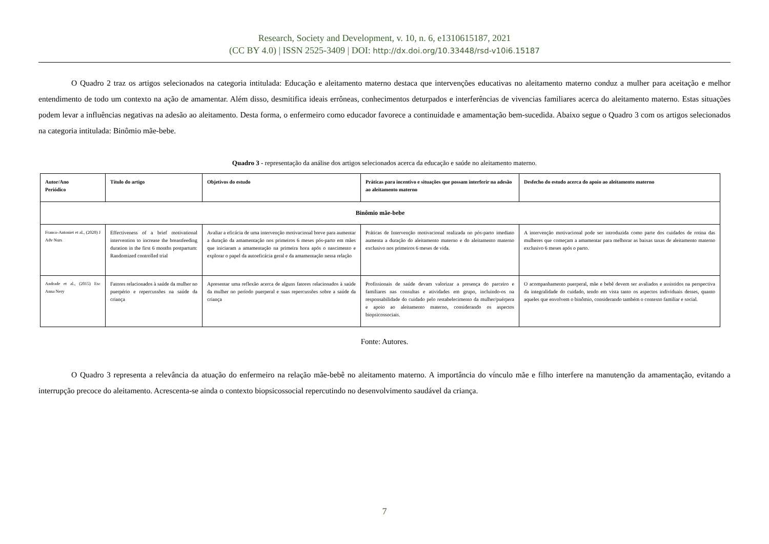Research, Society and Development, v. 10, n. 6, e1310615187, 2021
(CC BY 4.0) | ISSN 2525-3409 | DOI: http://dx.doi.org/10.33448/rsd-v10i6.15187
O Quadro 2 traz os artigos selecionados na categoria intitulada: Educação e aleitamento materno destaca que intervenções educativas no aleitamento materno conduz a mulher para aceitação e melhor entendimento de todo um contexto na ação de amamentar. Além disso, desmitifica ideais errôneas, conhecimentos deturpados e interferências de vivencias familiares acerca do aleitamento materno. Estas situações podem levar a influências negativas na adesão ao aleitamento. Desta forma, o enfermeiro como educador favorece a continuidade e amamentação bem-sucedida. Abaixo segue o Quadro 3 com os artigos selecionados na categoria intitulada: Binômio mãe-bebe.
Quadro 3 - representação da análise dos artigos selecionados acerca da educação e saúde no aleitamento materno.
| Autor/Ano Periódico | Título do artigo | Objetivos do estudo | Práticas para incentivo e situações que possam interferir na adesão ao aleitamento materno | Desfecho do estudo acerca do apoio ao aleitamento materno |
| --- | --- | --- | --- | --- |
| Binômio mãe-bebe | | | | |
| Franco-Antoniet et al., (2020) J Adv Nurs | Effectiveness of a brief motivational intervention to increase the breastfeeding duration in the first 6 months postpartum: Randomized controlled trial | Avaliar a eficácia de uma intervenção motivacional breve para aumentar a duração da amamentação nos primeiros 6 meses pós-parto em mães que iniciaram a amamentação na primeira hora após o nascimento e explorar o papel da autoeficácia geral e da amamentação nessa relação | Práticas de Intervenção motivacional realizada no pós-parto imediato aumenta a duração do aleitamento materno e do aleitamento materno exclusivo nos primeiros 6 meses de vida. | A intervenção motivacional pode ser introduzida como parte dos cuidados de rotina das mulheres que começam a amamentar para melhorar as baixas taxas de aleitamento materno exclusivo 6 meses após o parto. |
| Andrade et al., (2015) Esc Anna Nery | Fatores relacionados à saúde da mulher no puerpério e repercussões na saúde da criança | Apresentar uma reflexão acerca de alguns fatores relacionados à saúde da mulher no período puerperal e suas repercussões sobre a saúde da criança | Profissionais de saúde devam valorizar a presença do parceiro e familiares nas consultas e atividades em grupo, incluindo-os na responsabilidade do cuidado pelo restabelecimento da mulher/puérpera e apoio ao aleitamento materno, considerando os aspectos biopsicossociais. | O acompanhamento puerperal, mãe e bebê devem ser avaliados e assistidos na perspectiva da integralidade do cuidado, tendo em vista tanto os aspectos individuais desses, quanto aqueles que envolvem o binômio, considerando também o contexto familiar e social. |
Fonte: Autores.
O Quadro 3 representa a relevância da atuação do enfermeiro na relação mãe-bebê no aleitamento materno. A importância do vínculo mãe e filho interfere na manutenção da amamentação, evitando a interrupção precoce do aleitamento. Acrescenta-se ainda o contexto biopsicossocial repercutindo no desenvolvimento saudável da criança.
7